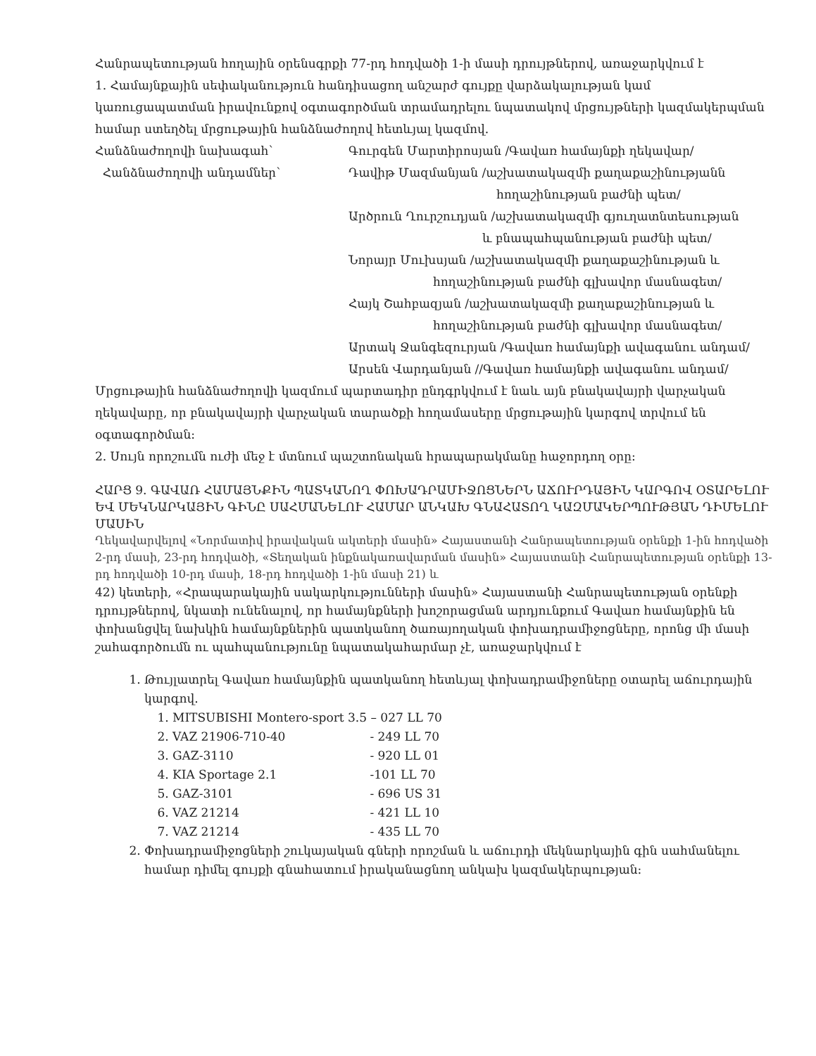Հանրապետության հողային օրենսգրքի 77-րդ հոդվածի 1-ի մասի դրույթներով, առաջարկվում է
1. Համայնքային սեփականություն հանդիսացող անշարժ գույքը վարձակալության կամ կառուցապատման իրավունքով օգտագործման տրամադրելու նպատակով մրցույթների կազմակերպման համար ստեղծել մրցութային հանձնաժողով հետևյալ կազմով.
Հանձնաժողովի նախագահ՝ Գուրգեն Մարտիրոսյան /Գավառ համայնքի ղեկավար/
Հանձնաժողովի անդամներ՝ Դավիթ Մազմանյան /աշխատակազմի քաղաքաշինությանն
հողաշինության բաժնի պետ/
Արծրուն Ղուրշուդյան /աշխատակազմի գյուղատնտեսության
և բնապահպանության բաժնի պետ/
Նորայր Մուխսյան /աշխատակազմի քաղաքաշինության և
հողաշինության բաժնի գլխավոր մասնագետ/
Հայկ Շահբազյան /աշխատակազմի քաղաքաշինության և
հողաշինության բաժնի գլխավոր մասնագետ/
Արտակ Ջանգեզուրյան /Գավառ համայնքի ավագանու անդամ/
Արսեն Վարդանյան //Գավառ համայնքի ավագանու անդամ/
Մրցութային հանձնաժողովի կազմում պարտադիր ընդգրկվում է նաև այն բնակավայրի վարչական ղեկավարը, որ բնակավայրի վարչական տարածքի հողամասերը մրցութային կարգով տրվում են օգտագործման:
2. Սույն որոշումն ուժի մեջ է մտնում պաշտոնական հրապարակմանը հաջորդող օրը:
ՀԱՐՑ 9. ԳԱՎԱՌ ՀԱՄԱՅՆՔԻՆ ՊԱՏԿԱՆՈՂ ՓՈԽԱԴՐԱՄԻՋՈՑՆԵՐՆ ԱՃՈՒՐԴԱՅԻՆ ԿԱՐԳՈՎ ՕՏԱՐԵԼՈՒ ԵՎ ՄԵԿՆԱՐԿԱՅԻՆ ԳԻՆԸ ՍԱՀՄԱՆԵԼՈՒ ՀԱՄԱՐ ԱՆԿԱԽ ԳՆԱՀԱՏՈՂ ԿԱԶՄԱԿԵՐՊՈՒԹՅԱՆ ԴԻՄԵԼՈՒ ՄԱՍԻՆ
Ղեկավարվելով «Նորմատիվ իրավական ակտերի մասին» Հայաստանի Հանրապետության օրենքի 1-ին հոդվածի 2-րդ մասի, 23-րդ հոդվածի, «Տեղական ինքնակառավարման մասին» Հայաստանի Հանրապետության օրենքի 13-րդ հոդվածի 10-րդ մասի, 18-րդ հոդվածի 1-ին մասի 21) և
42) կետերի, «Հրապարակային սակարկությունների մասին» Հայաստանի Հանրապետության օրենքի դրույթներով, նկատի ունենալով, որ համայնքների խոշորացման արդյունքում Գավառ համայնքին են փոխանցվել նախկին համայնքներին պատկանող ծառայողական փոխադրամիջոցները, որոնց մի մասի շահագործումն ու պահպանությունը նպատակահարմար չէ, առաջարկվում է
1. Թույլատրել Գավառ համայնքին պատկանող հետևյալ փոխադրամիջոները օտարել աճուրդային կարգով.
1. MITSUBISHI Montero-sport 3.5 – 027 LL 70
2. VAZ 21906-710-40 - 249 LL 70
3. GAZ-3110 - 920 LL 01
4. KIA Sportage 2.1 -101 LL 70
5. GAZ-3101 - 696 US 31
6. VAZ 21214 - 421 LL 10
7. VAZ 21214 - 435 LL 70
2. Փոխադրամիջոցների շուկայական գների որոշման և աճուրդի մեկնարկային գին սահմանելու համար դիմել գույքի գնահատում իրականացնող անկախ կազմակերպության: